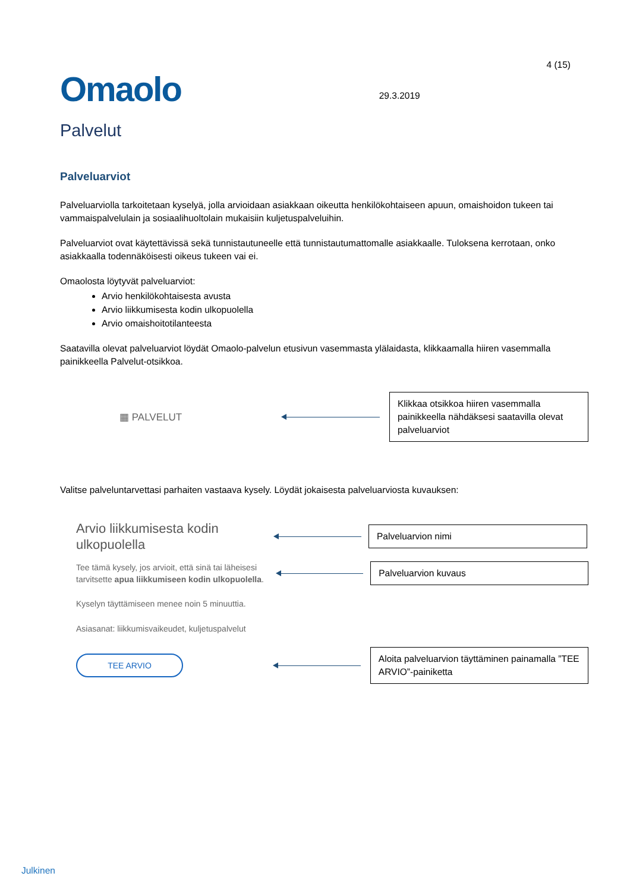Omaolo
29.3.2019
4 (15)
Palvelut
Palveluarviot
Palveluarviolla tarkoitetaan kyselyä, jolla arvioidaan asiakkaan oikeutta henkilökohtaiseen apuun, omaishoidon tukeen tai vammaispalvelulain ja sosiaalihuoltolain mukaisiin kuljetuspalveluihin.
Palveluarviot ovat käytettävissä sekä tunnistautuneelle että tunnistautumattomalle asiakkaalle. Tuloksena kerrotaan, onko asiakkaalla todennäköisesti oikeus tukeen vai ei.
Omaolosta löytyvät palveluarviot:
Arvio henkilökohtaisesta avusta
Arvio liikkumisesta kodin ulkopuolella
Arvio omaishoitotilanteesta
Saatavilla olevat palveluarviot löydät Omaolo-palvelun etusivun vasemmasta ylälaidasta, klikkaamalla hiiren vasemmalla painikkeella Palvelut-otsikkoa.
▦ PALVELUT
Klikkaa otsikkoa hiiren vasemmalla painikkeella nähdäksesi saatavilla olevat palveluarviot
Valitse palveluntarvettasi parhaiten vastaava kysely. Löydät jokaisesta palveluarviosta kuvauksen:
Arvio liikkumisesta kodin ulkopuolella
Palveluarvion nimi
Tee tämä kysely, jos arvioit, että sinä tai läheisesi tarvitsette apua liikkumiseen kodin ulkopuolella.
Palveluarvion kuvaus
Kyselyn täyttämiseen menee noin 5 minuuttia.
Asiasanat: liikkumisvaikeudet, kuljetuspalvelut
TEE ARVIO
Aloita palveluarvion täyttäminen painamalla ”TEE ARVIO”-painiketta
Julkinen